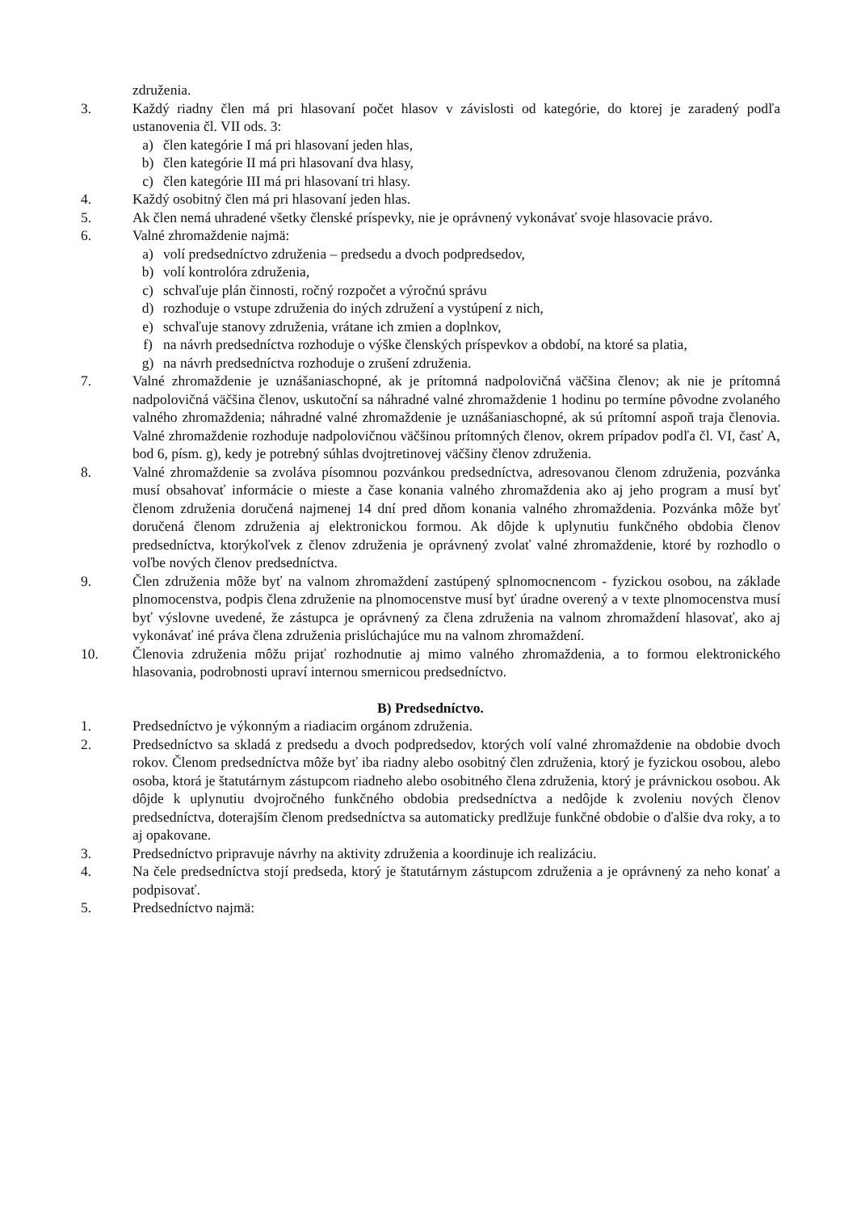združenia.
3. Každý riadny člen má pri hlasovaní počet hlasov v závislosti od kategórie, do ktorej je zaradený podľa ustanovenia čl. VII ods. 3:
a) člen kategórie I má pri hlasovaní jeden hlas,
b) člen kategórie II má pri hlasovaní dva hlasy,
c) člen kategórie III má pri hlasovaní tri hlasy.
4. Každý osobitný člen má pri hlasovaní jeden hlas.
5. Ak člen nemá uhradené všetky členské príspevky, nie je oprávnený vykonávať svoje hlasovacie právo.
6. Valné zhromaždenie najmä:
a) volí predsedníctvo združenia – predsedu a dvoch podpredsedov,
b) volí kontrolóra združenia,
c) schvaľuje plán činnosti, ročný rozpočet a výročnú správu
d) rozhoduje o vstupe združenia do iných združení a vystúpení z nich,
e) schvaľuje stanovy združenia, vrátane ich zmien a doplnkov,
f) na návrh predsedníctva rozhoduje o výške členských príspevkov a období, na ktoré sa platia,
g) na návrh predsedníctva rozhoduje o zrušení združenia.
7. Valné zhromaždenie je uznášaniaschopné, ak je prítomná nadpolovičná väčšina členov; ak nie je prítomná nadpolovičná väčšina členov, uskutoční sa náhradné valné zhromaždenie 1 hodinu po termíne pôvodne zvolaného valného zhromaždenia; náhradné valné zhromaždenie je uznášaniaschopné, ak sú prítomní aspoň traja členovia. Valné zhromaždenie rozhoduje nadpolovičnou väčšinou prítomných členov, okrem prípadov podľa čl. VI, časť A, bod 6, písm. g), kedy je potrebný súhlas dvojtretinovej väčšiny členov združenia.
8. Valné zhromaždenie sa zvoláva písomnou pozvánkou predsedníctva, adresovanou členom združenia, pozvánka musí obsahovať informácie o mieste a čase konania valného zhromaždenia ako aj jeho program a musí byť členom združenia doručená najmenej 14 dní pred dňom konania valného zhromaždenia. Pozvánka môže byť doručená členom združenia aj elektronickou formou. Ak dôjde k uplynutiu funkčného obdobia členov predsedníctva, ktorýkoľvek z členov združenia je oprávnený zvolať valné zhromaždenie, ktoré by rozhodlo o voľbe nových členov predsedníctva.
9. Člen združenia môže byť na valnom zhromaždení zastúpený splnomocnencom - fyzickou osobou, na základe plnomocenstva, podpis člena združenie na plnomocenstve musí byť úradne overený a v texte plnomocenstva musí byť výslovne uvedené, že zástupca je oprávnený za člena združenia na valnom zhromaždení hlasovať, ako aj vykonávať iné práva člena združenia prislúchajúce mu na valnom zhromaždení.
10. Členovia združenia môžu prijať rozhodnutie aj mimo valného zhromaždenia, a to formou elektronického hlasovania, podrobnosti upraví internou smernicou predsedníctvo.
B) Predsedníctvo.
1. Predsedníctvo je výkonným a riadiacim orgánom združenia.
2. Predsedníctvo sa skladá z predsedu a dvoch podpredsedov, ktorých volí valné zhromaždenie na obdobie dvoch rokov. Členom predsedníctva môže byť iba riadny alebo osobitný člen združenia, ktorý je fyzickou osobou, alebo osoba, ktorá je štatutárnym zástupcom riadneho alebo osobitného člena združenia, ktorý je právnickou osobou. Ak dôjde k uplynutiu dvojročného funkčného obdobia predsedníctva a nedôjde k zvoleniu nových členov predsedníctva, doterajším členom predsedníctva sa automaticky predlžuje funkčné obdobie o ďalšie dva roky, a to aj opakovane.
3. Predsedníctvo pripravuje návrhy na aktivity združenia a koordinuje ich realizáciu.
4. Na čele predsedníctva stojí predseda, ktorý je štatutárnym zástupcom združenia a je oprávnený za neho konať a podpisovať.
5. Predsedníctvo najmä: